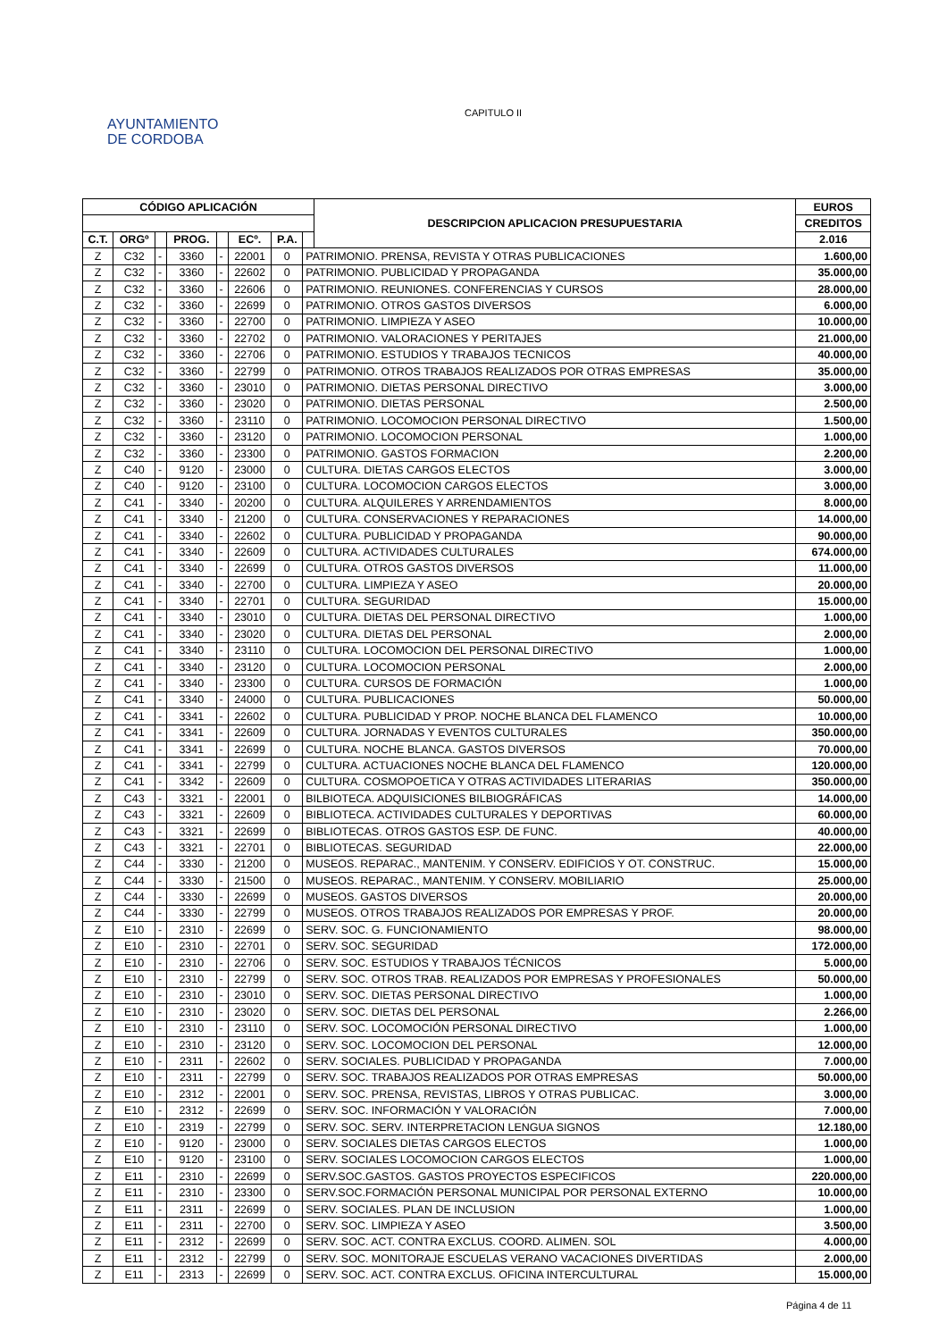AYUNTAMIENTO
DE CORDOBA
CAPITULO II
| CÓDIGO APLICACIÓN | | | | | | | | DESCRIPCION APLICACION PRESUPUESTARIA | EUROS |
| --- | --- | --- | --- | --- | --- | --- | --- | --- | --- |
| | | | | | | | | | CREDITOS |
| C.T. | ORGº | | PROG. | | ECº. | P.A. | | | 2.016 |
| Z | C32 | - | 3360 | - | 22001 | 0 | PATRIMONIO. PRENSA, REVISTA Y OTRAS PUBLICACIONES | | 1.600,00 |
| Z | C32 | - | 3360 | - | 22602 | 0 | PATRIMONIO. PUBLICIDAD Y PROPAGANDA | | 35.000,00 |
| Z | C32 | - | 3360 | - | 22606 | 0 | PATRIMONIO. REUNIONES. CONFERENCIAS Y CURSOS | | 28.000,00 |
| Z | C32 | - | 3360 | - | 22699 | 0 | PATRIMONIO. OTROS GASTOS DIVERSOS | | 6.000,00 |
| Z | C32 | - | 3360 | - | 22700 | 0 | PATRIMONIO. LIMPIEZA Y ASEO | | 10.000,00 |
| Z | C32 | - | 3360 | - | 22702 | 0 | PATRIMONIO. VALORACIONES Y PERITAJES | | 21.000,00 |
| Z | C32 | - | 3360 | - | 22706 | 0 | PATRIMONIO. ESTUDIOS Y TRABAJOS TECNICOS | | 40.000,00 |
| Z | C32 | - | 3360 | - | 22799 | 0 | PATRIMONIO. OTROS TRABAJOS REALIZADOS POR OTRAS EMPRESAS | | 35.000,00 |
| Z | C32 | - | 3360 | - | 23010 | 0 | PATRIMONIO. DIETAS PERSONAL DIRECTIVO | | 3.000,00 |
| Z | C32 | - | 3360 | - | 23020 | 0 | PATRIMONIO. DIETAS PERSONAL | | 2.500,00 |
| Z | C32 | - | 3360 | - | 23110 | 0 | PATRIMONIO. LOCOMOCION PERSONAL DIRECTIVO | | 1.500,00 |
| Z | C32 | - | 3360 | - | 23120 | 0 | PATRIMONIO. LOCOMOCION PERSONAL | | 1.000,00 |
| Z | C32 | - | 3360 | - | 23300 | 0 | PATRIMONIO. GASTOS FORMACION | | 2.200,00 |
| Z | C40 | - | 9120 | - | 23000 | 0 | CULTURA. DIETAS CARGOS ELECTOS | | 3.000,00 |
| Z | C40 | - | 9120 | - | 23100 | 0 | CULTURA. LOCOMOCION CARGOS ELECTOS | | 3.000,00 |
| Z | C41 | - | 3340 | - | 20200 | 0 | CULTURA. ALQUILERES Y ARRENDAMIENTOS | | 8.000,00 |
| Z | C41 | - | 3340 | - | 21200 | 0 | CULTURA. CONSERVACIONES Y REPARACIONES | | 14.000,00 |
| Z | C41 | - | 3340 | - | 22602 | 0 | CULTURA. PUBLICIDAD Y PROPAGANDA | | 90.000,00 |
| Z | C41 | - | 3340 | - | 22609 | 0 | CULTURA. ACTIVIDADES CULTURALES | | 674.000,00 |
| Z | C41 | - | 3340 | - | 22699 | 0 | CULTURA. OTROS GASTOS DIVERSOS | | 11.000,00 |
| Z | C41 | - | 3340 | - | 22700 | 0 | CULTURA. LIMPIEZA Y ASEO | | 20.000,00 |
| Z | C41 | - | 3340 | - | 22701 | 0 | CULTURA. SEGURIDAD | | 15.000,00 |
| Z | C41 | - | 3340 | - | 23010 | 0 | CULTURA. DIETAS DEL PERSONAL DIRECTIVO | | 1.000,00 |
| Z | C41 | - | 3340 | - | 23020 | 0 | CULTURA. DIETAS DEL PERSONAL | | 2.000,00 |
| Z | C41 | - | 3340 | - | 23110 | 0 | CULTURA. LOCOMOCION DEL PERSONAL DIRECTIVO | | 1.000,00 |
| Z | C41 | - | 3340 | - | 23120 | 0 | CULTURA. LOCOMOCION PERSONAL | | 2.000,00 |
| Z | C41 | - | 3340 | - | 23300 | 0 | CULTURA. CURSOS DE FORMACIÓN | | 1.000,00 |
| Z | C41 | - | 3340 | - | 24000 | 0 | CULTURA. PUBLICACIONES | | 50.000,00 |
| Z | C41 | - | 3341 | - | 22602 | 0 | CULTURA. PUBLICIDAD Y PROP. NOCHE BLANCA DEL FLAMENCO | | 10.000,00 |
| Z | C41 | - | 3341 | - | 22609 | 0 | CULTURA. JORNADAS Y EVENTOS CULTURALES | | 350.000,00 |
| Z | C41 | - | 3341 | - | 22699 | 0 | CULTURA. NOCHE BLANCA. GASTOS DIVERSOS | | 70.000,00 |
| Z | C41 | - | 3341 | - | 22799 | 0 | CULTURA. ACTUACIONES NOCHE BLANCA DEL FLAMENCO | | 120.000,00 |
| Z | C41 | - | 3342 | - | 22609 | 0 | CULTURA. COSMOPOETICA Y OTRAS ACTIVIDADES LITERARIAS | | 350.000,00 |
| Z | C43 | - | 3321 | - | 22001 | 0 | BILBIOTECA. ADQUISICIONES BILBIOGRÁFICAS | | 14.000,00 |
| Z | C43 | - | 3321 | - | 22609 | 0 | BIBLIOTECA. ACTIVIDADES CULTURALES Y DEPORTIVAS | | 60.000,00 |
| Z | C43 | - | 3321 | - | 22699 | 0 | BIBLIOTECAS. OTROS GASTOS ESP. DE FUNC. | | 40.000,00 |
| Z | C43 | - | 3321 | - | 22701 | 0 | BIBLIOTECAS. SEGURIDAD | | 22.000,00 |
| Z | C44 | - | 3330 | - | 21200 | 0 | MUSEOS. REPARAC., MANTENIM. Y CONSERV. EDIFICIOS Y OT. CONSTRUC. | | 15.000,00 |
| Z | C44 | - | 3330 | - | 21500 | 0 | MUSEOS. REPARAC., MANTENIM. Y CONSERV. MOBILIARIO | | 25.000,00 |
| Z | C44 | - | 3330 | - | 22699 | 0 | MUSEOS. GASTOS DIVERSOS | | 20.000,00 |
| Z | C44 | - | 3330 | - | 22799 | 0 | MUSEOS. OTROS TRABAJOS REALIZADOS POR EMPRESAS Y PROF. | | 20.000,00 |
| Z | E10 | - | 2310 | - | 22699 | 0 | SERV. SOC. G. FUNCIONAMIENTO | | 98.000,00 |
| Z | E10 | - | 2310 | - | 22701 | 0 | SERV. SOC. SEGURIDAD | | 172.000,00 |
| Z | E10 | - | 2310 | - | 22706 | 0 | SERV. SOC. ESTUDIOS Y TRABAJOS TÉCNICOS | | 5.000,00 |
| Z | E10 | - | 2310 | - | 22799 | 0 | SERV. SOC. OTROS TRAB. REALIZADOS POR EMPRESAS Y PROFESIONALES | | 50.000,00 |
| Z | E10 | - | 2310 | - | 23010 | 0 | SERV. SOC. DIETAS PERSONAL DIRECTIVO | | 1.000,00 |
| Z | E10 | - | 2310 | - | 23020 | 0 | SERV. SOC. DIETAS DEL PERSONAL | | 2.266,00 |
| Z | E10 | - | 2310 | - | 23110 | 0 | SERV. SOC. LOCOMOCIÓN PERSONAL DIRECTIVO | | 1.000,00 |
| Z | E10 | - | 2310 | - | 23120 | 0 | SERV. SOC. LOCOMOCION DEL PERSONAL | | 12.000,00 |
| Z | E10 | - | 2311 | - | 22602 | 0 | SERV. SOCIALES. PUBLICIDAD Y PROPAGANDA | | 7.000,00 |
| Z | E10 | - | 2311 | - | 22799 | 0 | SERV. SOC. TRABAJOS REALIZADOS POR OTRAS EMPRESAS | | 50.000,00 |
| Z | E10 | - | 2312 | - | 22001 | 0 | SERV. SOC. PRENSA, REVISTAS, LIBROS Y OTRAS PUBLICAC. | | 3.000,00 |
| Z | E10 | - | 2312 | - | 22699 | 0 | SERV. SOC. INFORMACIÓN Y VALORACIÓN | | 7.000,00 |
| Z | E10 | - | 2319 | - | 22799 | 0 | SERV. SOC. SERV. INTERPRETACION LENGUA SIGNOS | | 12.180,00 |
| Z | E10 | - | 9120 | - | 23000 | 0 | SERV. SOCIALES DIETAS CARGOS ELECTOS | | 1.000,00 |
| Z | E10 | - | 9120 | - | 23100 | 0 | SERV. SOCIALES LOCOMOCION CARGOS ELECTOS | | 1.000,00 |
| Z | E11 | - | 2310 | - | 22699 | 0 | SERV.SOC.GASTOS. GASTOS PROYECTOS ESPECIFICOS | | 220.000,00 |
| Z | E11 | - | 2310 | - | 23300 | 0 | SERV.SOC.FORMACIÓN PERSONAL MUNICIPAL POR PERSONAL EXTERNO | | 10.000,00 |
| Z | E11 | - | 2311 | - | 22699 | 0 | SERV. SOCIALES. PLAN DE INCLUSION | | 1.000,00 |
| Z | E11 | - | 2311 | - | 22700 | 0 | SERV. SOC. LIMPIEZA Y ASEO | | 3.500,00 |
| Z | E11 | - | 2312 | - | 22699 | 0 | SERV. SOC. ACT. CONTRA EXCLUS. COORD. ALIMEN. SOL | | 4.000,00 |
| Z | E11 | - | 2312 | - | 22799 | 0 | SERV. SOC. MONITORAJE ESCUELAS VERANO VACACIONES DIVERTIDAS | | 2.000,00 |
| Z | E11 | - | 2313 | - | 22699 | 0 | SERV. SOC. ACT. CONTRA EXCLUS. OFICINA INTERCULTURAL | | 15.000,00 |
Página 4 de 11